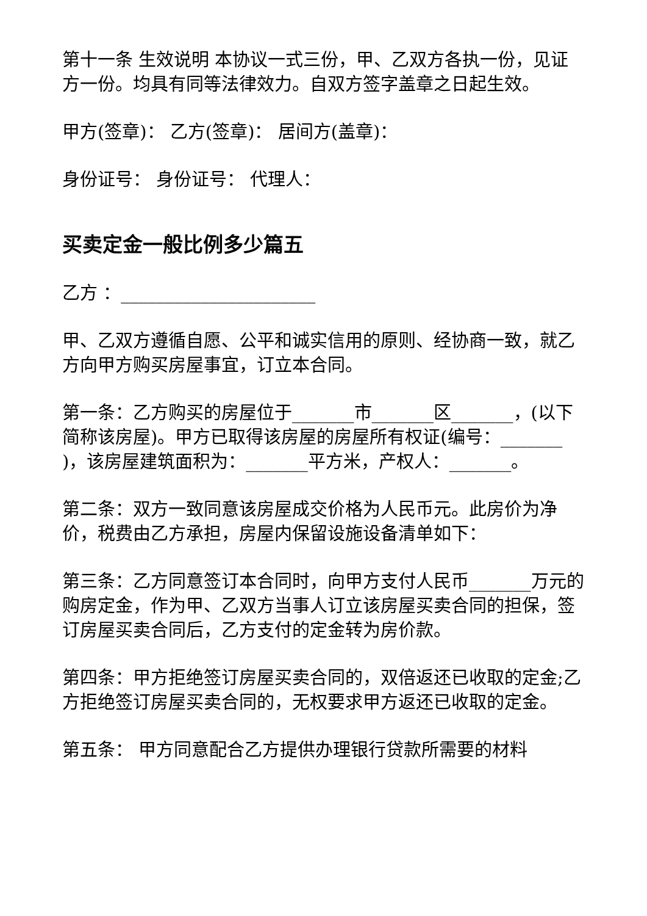第十一条 生效说明 本协议一式三份，甲、乙双方各执一份，见证方一份。均具有同等法律效力。自双方签字盖章之日起生效。
甲方(签章)： 乙方(签章)： 居间方(盖章)：
身份证号： 身份证号： 代理人：
买卖定金一般比例多少篇五
乙方 ：______________________
甲、乙双方遵循自愿、公平和诚实信用的原则、经协商一致，就乙方向甲方购买房屋事宜，订立本合同。
第一条：乙方购买的房屋位于_______市_______区_______，(以下简称该房屋)。甲方已取得该房屋的房屋所有权证(编号：_______ )，该房屋建筑面积为：_______平方米，产权人：_______。
第二条：双方一致同意该房屋成交价格为人民币元。此房价为净价，税费由乙方承担，房屋内保留设施设备清单如下：
第三条：乙方同意签订本合同时，向甲方支付人民币_______万元的购房定金，作为甲、乙双方当事人订立该房屋买卖合同的担保，签订房屋买卖合同后，乙方支付的定金转为房价款。
第四条：甲方拒绝签订房屋买卖合同的，双倍返还已收取的定金;乙方拒绝签订房屋买卖合同的，无权要求甲方返还已收取的定金。
第五条： 甲方同意配合乙方提供办理银行贷款所需要的材料